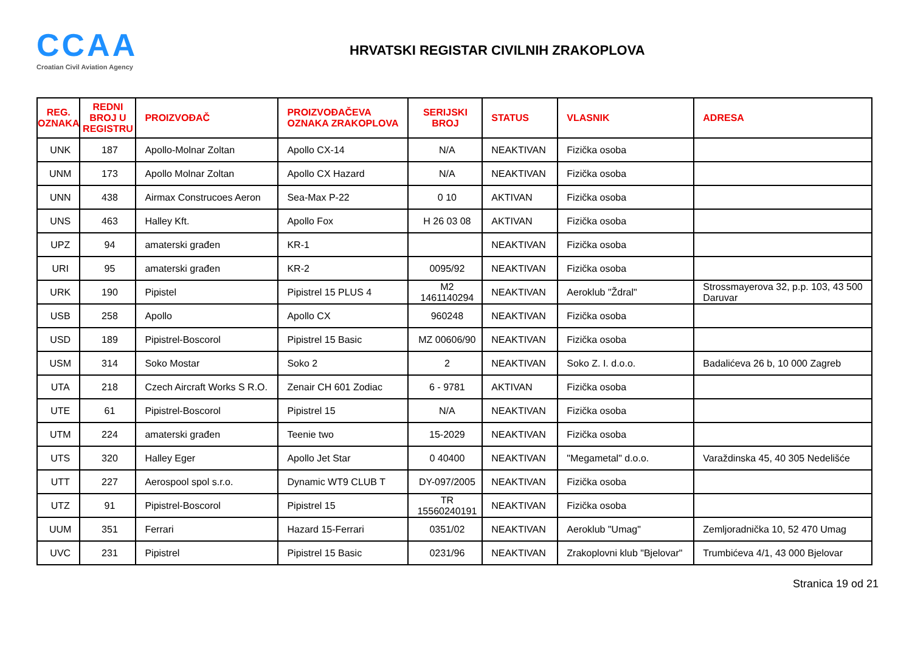CCAA
Croatian Civil Aviation Agency
HRVATSKI REGISTAR CIVILNIH ZRAKOPLOVA
| REG. OZNAKA | REDNI BROJ U REGISTRU | PROIZVOĐAČ | PROIZVOĐAČEVA OZNAKA ZRAKOPLOVA | SERIJSKI BROJ | STATUS | VLASNIK | ADRESA |
| --- | --- | --- | --- | --- | --- | --- | --- |
| UNK | 187 | Apollo-Molnar Zoltan | Apollo CX-14 | N/A | NEAKTIVAN | Fizička osoba | |
| UNM | 173 | Apollo Molnar Zoltan | Apollo CX Hazard | N/A | NEAKTIVAN | Fizička osoba | |
| UNN | 438 | Airmax Construcoes Aeron | Sea-Max P-22 | 0 10 | AKTIVAN | Fizička osoba | |
| UNS | 463 | Halley Kft. | Apollo Fox | H 26 03 08 | AKTIVAN | Fizička osoba | |
| UPZ | 94 | amaterski građen | KR-1 | | NEAKTIVAN | Fizička osoba | |
| URI | 95 | amaterski građen | KR-2 | 0095/92 | NEAKTIVAN | Fizička osoba | |
| URK | 190 | Pipistel | Pipistrel 15 PLUS 4 | M2 1461140294 | NEAKTIVAN | Aeroklub "Ždral" | Strossmayerova 32, p.p. 103, 43 500 Daruvar |
| USB | 258 | Apollo | Apollo CX | 960248 | NEAKTIVAN | Fizička osoba | |
| USD | 189 | Pipistrel-Boscorol | Pipistrel 15 Basic | MZ 00606/90 | NEAKTIVAN | Fizička osoba | |
| USM | 314 | Soko Mostar | Soko 2 | 2 | NEAKTIVAN | Soko Z. I. d.o.o. | Badalićeva 26 b, 10 000 Zagreb |
| UTA | 218 | Czech Aircraft Works S R.O. | Zenair CH 601 Zodiac | 6 - 9781 | AKTIVAN | Fizička osoba | |
| UTE | 61 | Pipistrel-Boscorol | Pipistrel 15 | N/A | NEAKTIVAN | Fizička osoba | |
| UTM | 224 | amaterski građen | Teenie two | 15-2029 | NEAKTIVAN | Fizička osoba | |
| UTS | 320 | Halley Eger | Apollo Jet Star | 0 40400 | NEAKTIVAN | "Megametal" d.o.o. | Varaždinska 45, 40 305 Nedelišće |
| UTT | 227 | Aerospool spol s.r.o. | Dynamic WT9 CLUB T | DY-097/2005 | NEAKTIVAN | Fizička osoba | |
| UTZ | 91 | Pipistrel-Boscorol | Pipistrel 15 | TR 15560240191 | NEAKTIVAN | Fizička osoba | |
| UUM | 351 | Ferrari | Hazard 15-Ferrari | 0351/02 | NEAKTIVAN | Aeroklub "Umag" | Zemljoradnička 10, 52 470 Umag |
| UVC | 231 | Pipistrel | Pipistrel 15 Basic | 0231/96 | NEAKTIVAN | Zrakoplovni klub "Bjelovar" | Trumbićeva 4/1, 43 000 Bjelovar |
Stranica 19 od 21